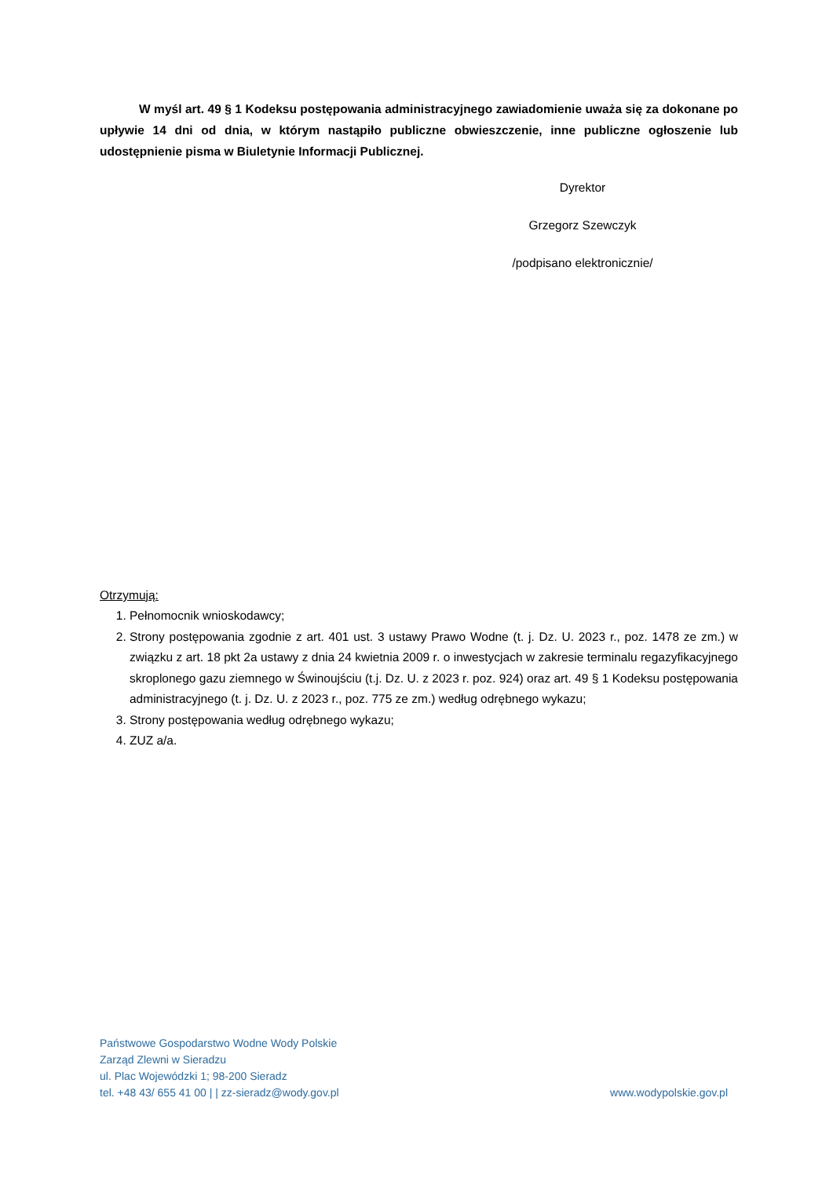W myśl art. 49 § 1 Kodeksu postępowania administracyjnego zawiadomienie uważa się za dokonane po upływie 14 dni od dnia, w którym nastąpiło publiczne obwieszczenie, inne publiczne ogłoszenie lub udostępnienie pisma w Biuletynie Informacji Publicznej.
Dyrektor
Grzegorz Szewczyk
/podpisano elektronicznie/
Otrzymują:
1. Pełnomocnik wnioskodawcy;
2. Strony postępowania zgodnie z art. 401 ust. 3 ustawy Prawo Wodne (t. j. Dz. U. 2023 r., poz. 1478 ze zm.) w związku z art. 18 pkt 2a ustawy z dnia 24 kwietnia 2009 r. o inwestycjach w zakresie terminalu regazyfikacyjnego skroplonego gazu ziemnego w Świnoujściu (t.j. Dz. U. z 2023 r. poz. 924) oraz art. 49 § 1 Kodeksu postępowania administracyjnego (t. j. Dz. U. z 2023 r., poz. 775 ze zm.) według odrębnego wykazu;
3. Strony postępowania według odrębnego wykazu;
4. ZUZ a/a.
Państwowe Gospodarstwo Wodne Wody Polskie
Zarząd Zlewni w Sieradzu
ul. Plac Wojewódzki 1; 98-200 Sieradz
tel. +48 43/ 655 41 00 | | zz-sieradz@wody.gov.pl www.wodypolskie.gov.pl